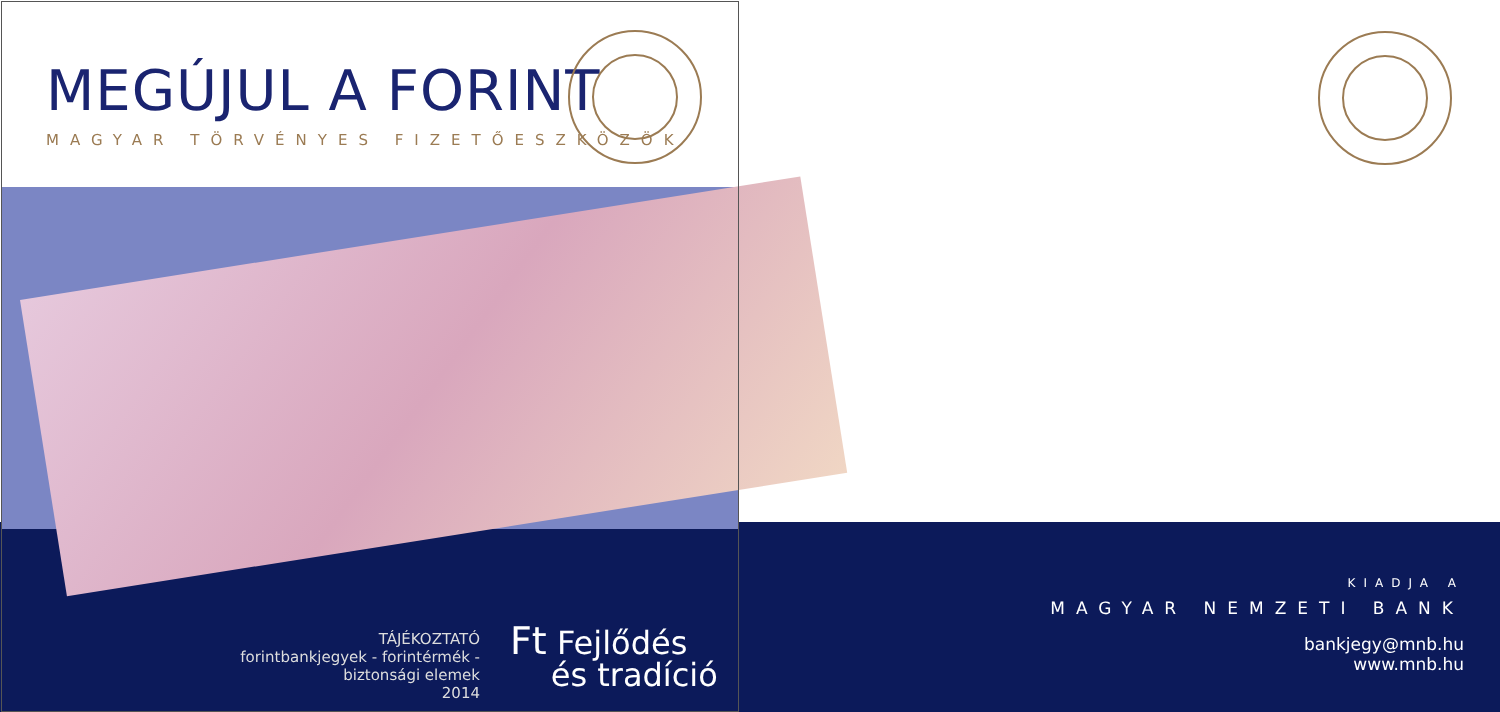MEGÚJUL A FORINT
MAGYAR TÖRVÉNYES FIZETŐESZKÖZÖK
TÁJÉKOZTATÓ
forintbankjegyek - forintérmék - biztonsági elemek
2014
Ft Fejlődés
és tradíció
KIADJA A
MAGYAR NEMZETI BANK
bankjegy@mnb.hu
www.mnb.hu